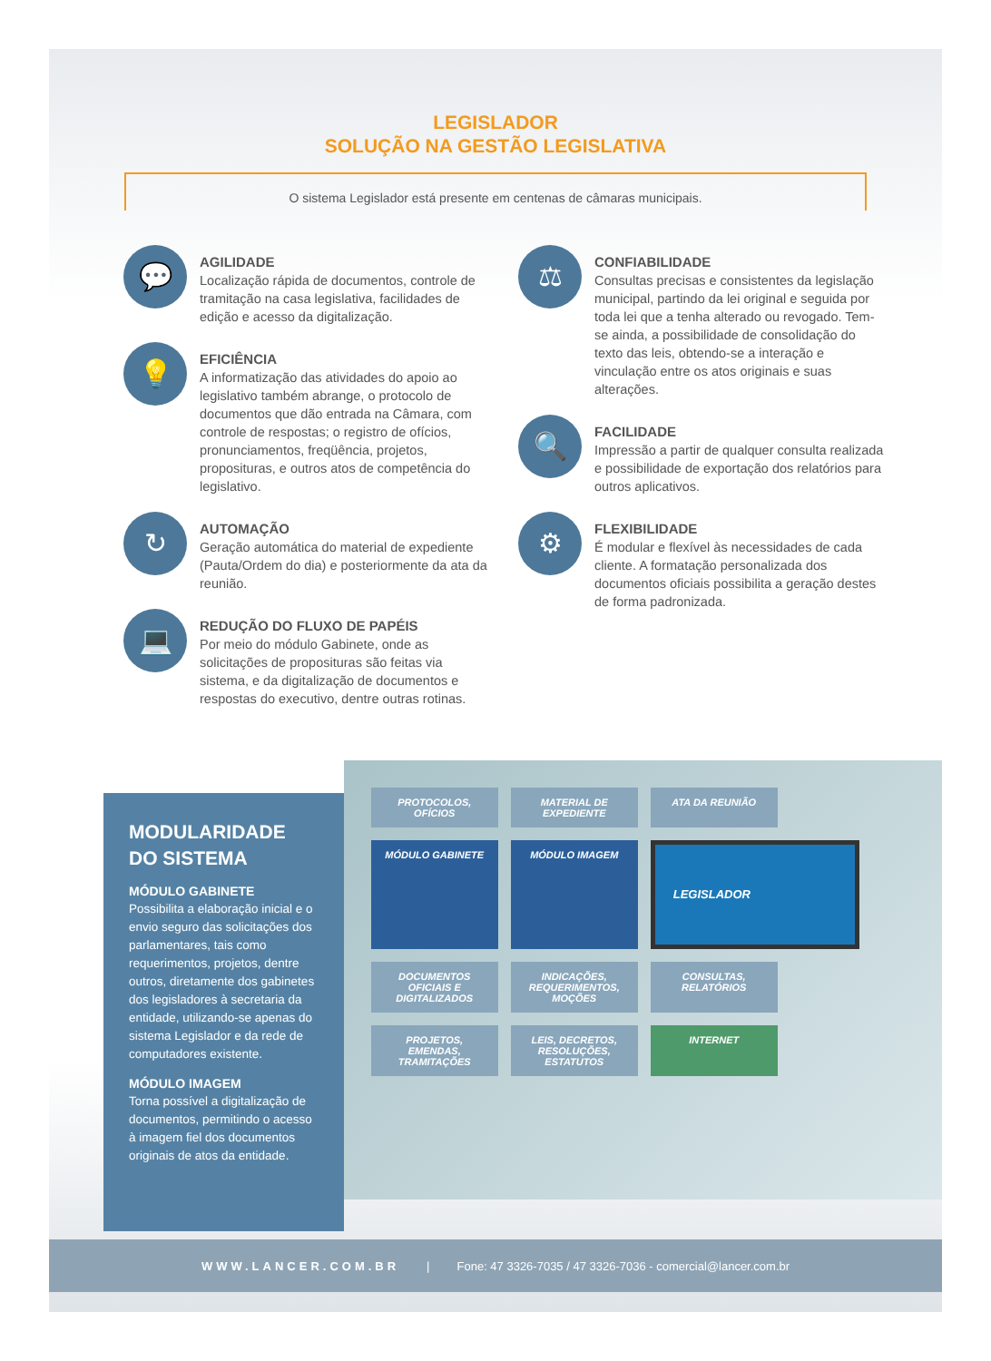LEGISLADOR
SOLUÇÃO NA GESTÃO LEGISLATIVA
O sistema Legislador está presente em centenas de câmaras municipais.
💬
AGILIDADE
Localização rápida de documentos, controle de tramitação na casa legislativa, facilidades de edição e acesso da digitalização.
💡
EFICIÊNCIA
A informatização das atividades do apoio ao legislativo também abrange, o protocolo de documentos que dão entrada na Câmara, com controle de respostas; o registro de ofícios, pronunciamentos, freqüência, projetos, proposituras, e outros atos de competência do legislativo.
↻
AUTOMAÇÃO
Geração automática do material de expediente (Pauta/Ordem do dia) e posteriormente da ata da reunião.
💻
REDUÇÃO DO FLUXO DE PAPÉIS
Por meio do módulo Gabinete, onde as solicitações de proposituras são feitas via sistema, e da digitalização de documentos e respostas do executivo, dentre outras rotinas.
⚖
CONFIABILIDADE
Consultas precisas e consistentes da legislação municipal, partindo da lei original e seguida por toda lei que a tenha alterado ou revogado. Tem-se ainda, a possibilidade de consolidação do texto das leis, obtendo-se a interação e vinculação entre os atos originais e suas alterações.
🔍
FACILIDADE
Impressão a partir de qualquer consulta realizada e possibilidade de exportação dos relatórios para outros aplicativos.
⚙
FLEXIBILIDADE
É modular e flexível às necessidades de cada cliente. A formatação personalizada dos documentos oficiais possibilita a geração destes de forma padronizada.
MODULARIDADE
DO SISTEMA
MÓDULO GABINETE
Possibilita a elaboração inicial e o envio seguro das solicitações dos parlamentares, tais como requerimentos, projetos, dentre outros, diretamente dos gabinetes dos legisladores à secretaria da entidade, utilizando-se apenas do sistema Legislador e da rede de computadores existente.
MÓDULO IMAGEM
Torna possível a digitalização de documentos, permitindo o acesso à imagem fiel dos documentos originais de atos da entidade.
PROTOCOLOS, OFÍCIOS
MATERIAL DE EXPEDIENTE
ATA DA REUNIÃO
MÓDULO GABINETE
MÓDULO IMAGEM
LEGISLADOR
DOCUMENTOS OFICIAIS E DIGITALIZADOS
INDICAÇÕES, REQUERIMENTOS, MOÇÕES
CONSULTAS, RELATÓRIOS
PROJETOS, EMENDAS, TRAMITAÇÕES
LEIS, DECRETOS, RESOLUÇÕES, ESTATUTOS
INTERNET
WWW.LANCER.COM.BR | Fone: 47 3326-7035 / 47 3326-7036 - comercial@lancer.com.br